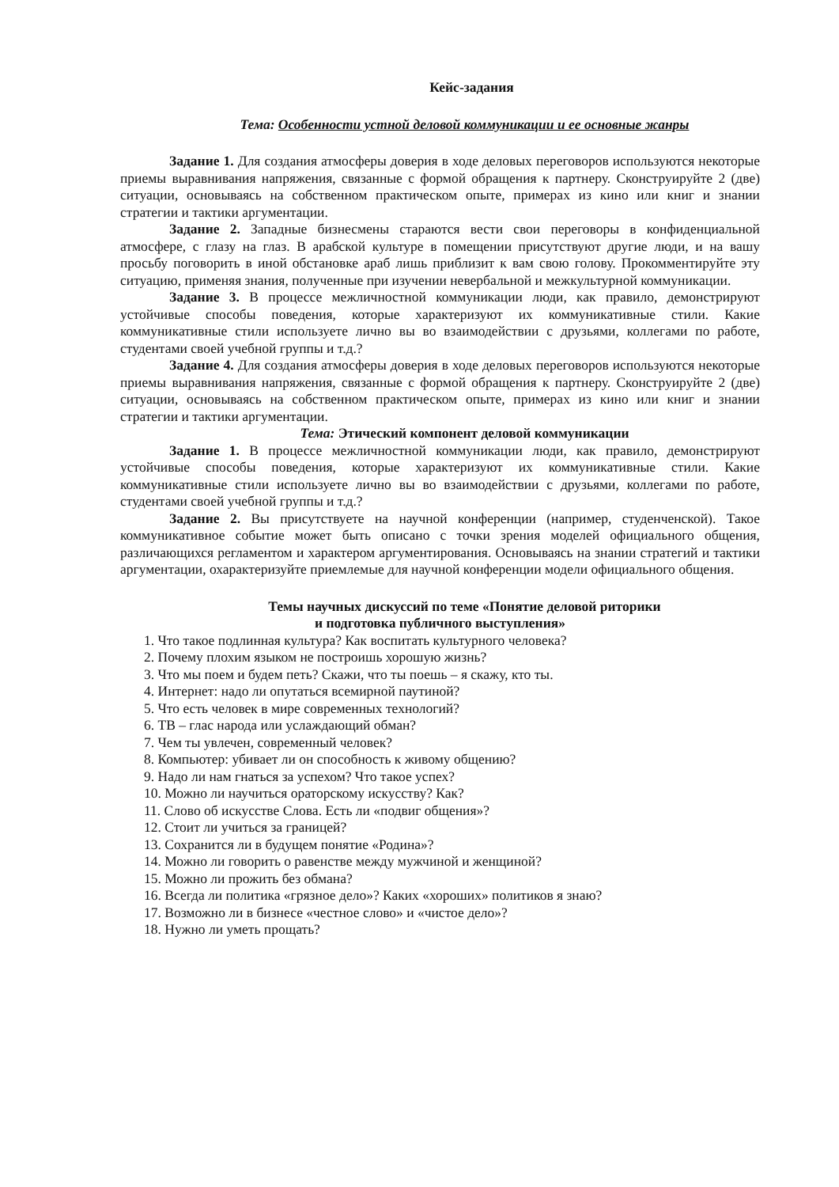Кейс-задания
Тема: Особенности устной деловой коммуникации и ее основные жанры
Задание 1. Для создания атмосферы доверия в ходе деловых переговоров используются некоторые приемы выравнивания напряжения, связанные с формой обращения к партнеру. Сконструируйте 2 (две) ситуации, основываясь на собственном практическом опыте, примерах из кино или книг и знании стратегии и тактики аргументации.
Задание 2. Западные бизнесмены стараются вести свои переговоры в конфиденциальной атмосфере, с глазу на глаз. В арабской культуре в помещении присутствуют другие люди, и на вашу просьбу поговорить в иной обстановке араб лишь приблизит к вам свою голову. Прокомментируйте эту ситуацию, применяя знания, полученные при изучении невербальной и межкультурной коммуникации.
Задание 3. В процессе межличностной коммуникации люди, как правило, демонстрируют устойчивые способы поведения, которые характеризуют их коммуникативные стили. Какие коммуникативные стили используете лично вы во взаимодействии с друзьями, коллегами по работе, студентами своей учебной группы и т.д.?
Задание 4. Для создания атмосферы доверия в ходе деловых переговоров используются некоторые приемы выравнивания напряжения, связанные с формой обращения к партнеру. Сконструируйте 2 (две) ситуации, основываясь на собственном практическом опыте, примерах из кино или книг и знании стратегии и тактики аргументации.
Тема: Этический компонент деловой коммуникации
Задание 1. В процессе межличностной коммуникации люди, как правило, демонстрируют устойчивые способы поведения, которые характеризуют их коммуникативные стили. Какие коммуникативные стили используете лично вы во взаимодействии с друзьями, коллегами по работе, студентами своей учебной группы и т.д.?
Задание 2. Вы присутствуете на научной конференции (например, студенченской). Такое коммуникативное событие может быть описано с точки зрения моделей официального общения, различающихся регламентом и характером аргументирования. Основываясь на знании стратегий и тактики аргументации, охарактеризуйте приемлемые для научной конференции модели официального общения.
Темы научных дискуссий по теме «Понятие деловой риторики
и подготовка публичного выступления»
1. Что такое подлинная культура? Как воспитать культурного человека?
2. Почему плохим языком не построишь хорошую жизнь?
3. Что мы поем и будем петь? Скажи, что ты поешь – я скажу, кто ты.
4. Интернет: надо ли опутаться всемирной паутиной?
5. Что есть человек в мире современных технологий?
6. ТВ – глас народа или услаждающий обман?
7. Чем ты увлечен, современный человек?
8. Компьютер: убивает ли он способность к живому общению?
9. Надо ли нам гнаться за успехом? Что такое успех?
10. Можно ли научиться ораторскому искусству? Как?
11. Слово об искусстве Слова. Есть ли «подвиг общения»?
12. Стоит ли учиться за границей?
13. Сохранится ли в будущем понятие «Родина»?
14. Можно ли говорить о равенстве между мужчиной и женщиной?
15. Можно ли прожить без обмана?
16. Всегда ли политика «грязное дело»? Каких «хороших» политиков я знаю?
17. Возможно ли в бизнесе «честное слово» и «чистое дело»?
18. Нужно ли уметь прощать?